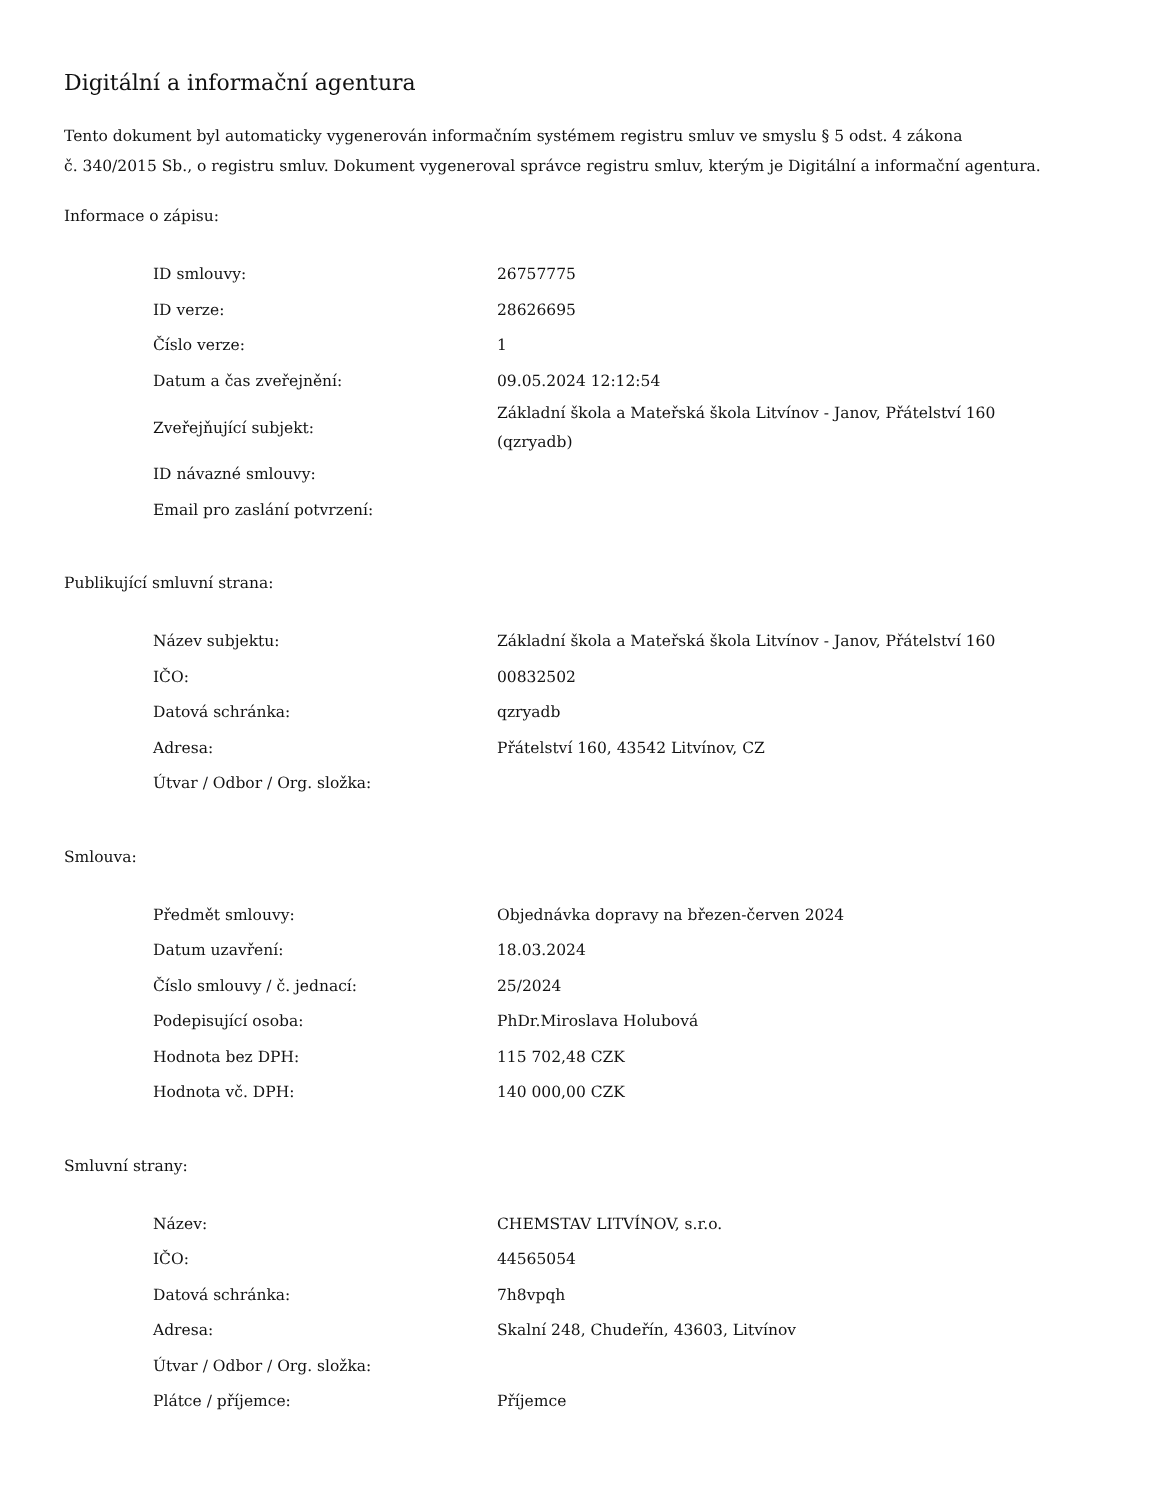Digitální a informační agentura
Tento dokument byl automaticky vygenerován informačním systémem registru smluv ve smyslu § 5 odst. 4 zákona
č. 340/2015 Sb., o registru smluv. Dokument vygeneroval správce registru smluv, kterým je Digitální a informační agentura.
Informace o zápisu:
| ID smlouvy: | 26757775 |
| ID verze: | 28626695 |
| Číslo verze: | 1 |
| Datum a čas zveřejnění: | 09.05.2024 12:12:54 |
| Zveřejňující subjekt: | Základní škola a Mateřská škola Litvínov - Janov, Přátelství 160 (qzryadb) |
| ID návazné smlouvy: | |
| Email pro zaslání potvrzení: | |
Publikující smluvní strana:
| Název subjektu: | Základní škola a Mateřská škola Litvínov - Janov, Přátelství 160 |
| IČO: | 00832502 |
| Datová schránka: | qzryadb |
| Adresa: | Přátelství 160, 43542 Litvínov, CZ |
| Útvar / Odbor / Org. složka: | |
Smlouva:
| Předmět smlouvy: | Objednávka dopravy na březen-červen 2024 |
| Datum uzavření: | 18.03.2024 |
| Číslo smlouvy / č. jednací: | 25/2024 |
| Podepisující osoba: | PhDr.Miroslava Holubová |
| Hodnota bez DPH: | 115 702,48 CZK |
| Hodnota vč. DPH: | 140 000,00 CZK |
Smluvní strany:
| Název: | CHEMSTAV LITVÍNOV, s.r.o. |
| IČO: | 44565054 |
| Datová schránka: | 7h8vpqh |
| Adresa: | Skalní 248, Chudeřín, 43603, Litvínov |
| Útvar / Odbor / Org. složka: | |
| Plátce / příjemce: | Příjemce |